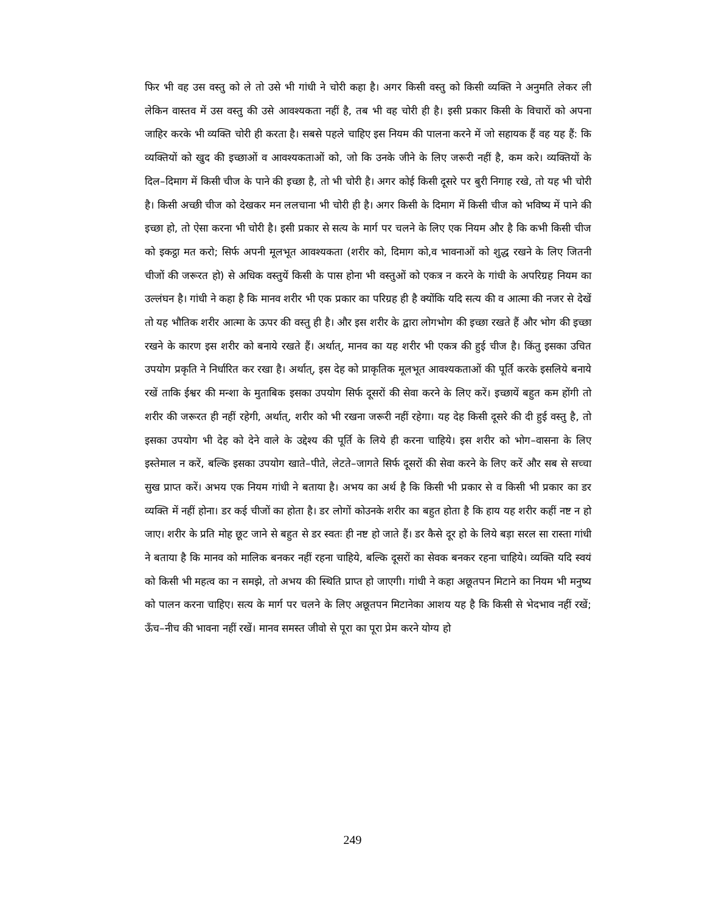फिर भी वह उस वस्तु को ले तो उसे भी गांधी ने चोरी कहा है। अगर किसी वस्तु को किसी व्यक्ति ने अनुमति लेकर ली लेकिन वास्तव में उस वस्तु की उसे आवश्यकता नहीं है, तब भी वह चोरी ही है। इसी प्रकार किसी के विचारों को अपना जाहिर करके भी व्यक्ति चोरी ही करता है। सबसे पहले चाहिए इस नियम की पालना करने में जो सहायक हैं वह यह हैं: कि व्यक्तियों को खुद की इच्छाओं व आवश्यकताओं को, जो कि उनके जीने के लिए जरूरी नहीं है, कम करे। व्यक्तियों के दिल–दिमाग में किसी चीज के पाने की इच्छा है, तो भी चोरी है। अगर कोई किसी दूसरे पर बुरी निगाह रखे, तो यह भी चोरी है। किसी अच्छी चीज को देखकर मन ललचाना भी चोरी ही है। अगर किसी के दिमाग में किसी चीज को भविष्य में पाने की इच्छा हो, तो ऐसा करना भी चोरी है। इसी प्रकार से सत्य के मार्ग पर चलने के लिए एक नियम और है कि कभी किसी चीज को इकट्ठा मत करो; सिर्फ अपनी मूलभूत आवश्यकता (शरीर को, दिमाग को,व भावनाओं को शुद्ध रखने के लिए जितनी चीजों की जरूरत हो) से अधिक वस्तुयें किसी के पास होना भी वस्तुओं को एकत्र न करने के गांधी के अपरिग्रह नियम का उल्लंघन है। गांधी ने कहा है कि मानव शरीर भी एक प्रकार का परिग्रह ही है क्योंकि यदि सत्य की व आत्मा की नजर से देखें तो यह भौतिक शरीर आत्मा के ऊपर की वस्तु ही है। और इस शरीर के द्वारा लोगभोग की इच्छा रखते हैं और भोग की इच्छा रखने के कारण इस शरीर को बनाये रखते हैं। अर्थात्, मानव का यह शरीर भी एकत्र की हुई चीज है। किंतु इसका उचित उपयोग प्रकृति ने निर्धारित कर रखा है। अर्थात्, इस देह को प्राकृतिक मूलभूत आवश्यकताओं की पूर्ति करके इसलिये बनाये रखें ताकि ईश्वर की मन्शा के मुताबिक इसका उपयोग सिर्फ दूसरों की सेवा करने के लिए करें। इच्छायें बहुत कम होंगी तो शरीर की जरूरत ही नहीं रहेगी, अर्थात्, शरीर को भी रखना जरूरी नहीं रहेगा। यह देह किसी दूसरे की दी हुई वस्तु है, तो इसका उपयोग भी देह को देने वाले के उद्देश्य की पूर्ति के लिये ही करना चाहिये। इस शरीर को भोग–वासना के लिए इस्तेमाल न करें, बल्कि इसका उपयोग खाते–पीते, लेटते–जागते सिर्फ दूसरों की सेवा करने के लिए करें और सब से सच्चा सुख प्राप्त करें। अभय एक नियम गांधी ने बताया है। अभय का अर्थ है कि किसी भी प्रकार से व किसी भी प्रकार का डर व्यक्ति में नहीं होना। डर कई चीजों का होता है। डर लोगों कोउनके शरीर का बहुत होता है कि हाय यह शरीर कहीं नष्ट न हो जाए। शरीर के प्रति मोह छूट जाने से बहुत से डर स्वतः ही नष्ट हो जाते हैं। डर कैसे दूर हो के लिये बड़ा सरल सा रास्ता गांधी ने बताया है कि मानव को मालिक बनकर नहीं रहना चाहिये, बल्कि दूसरों का सेवक बनकर रहना चाहिये। व्यक्ति यदि स्वयं को किसी भी महत्व का न समझे, तो अभय की स्थिति प्राप्त हो जाएगी। गांधी ने कहा अछूतपन मिटाने का नियम भी मनुष्य को पालन करना चाहिए। सत्य के मार्ग पर चलने के लिए अछूतपन मिटानेका आशय यह है कि किसी से भेदभाव नहीं रखें; ऊँच–नीच की भावना नहीं रखें। मानव समस्त जीवो से पूरा का पूरा प्रेम करने योग्य हो
249